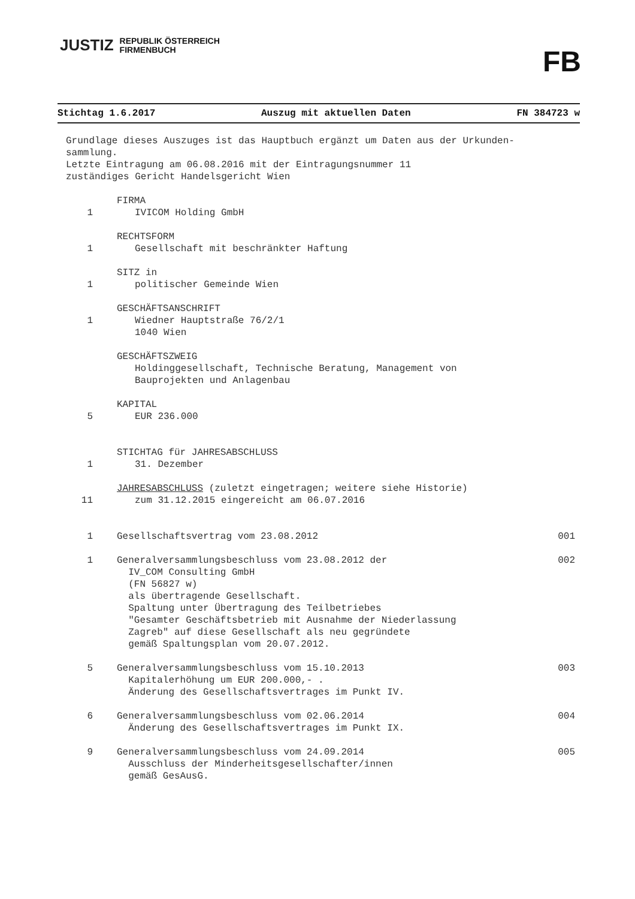JUSTIZ REPUBLIK ÖSTERREICH
FIRMENBUCH
FB
Stichtag 1.6.2017 Auszug mit aktuellen Daten FN 384723 w
Grundlage dieses Auszuges ist das Hauptbuch ergänzt um Daten aus der Urkunden-
sammlung.
Letzte Eintragung am 06.08.2016 mit der Eintragungsnummer 11
zuständiges Gericht Handelsgericht Wien
FIRMA
1 IVICOM Holding GmbH
RECHTSFORM
1 Gesellschaft mit beschränkter Haftung
SITZ in
1 politischer Gemeinde Wien
GESCHÄFTSANSCHRIFT
1 Wiedner Hauptstraße 76/2/1
1040 Wien
GESCHÄFTSZWEIG
Holdinggesellschaft, Technische Beratung, Management von
Bauprojekten und Anlagenbau
KAPITAL
5 EUR 236.000
STICHTAG für JAHRESABSCHLUSS
1 31. Dezember
JAHRESABSCHLUSS (zuletzt eingetragen; weitere siehe Historie)
11 zum 31.12.2015 eingereicht am 06.07.2016
1 Gesellschaftsvertrag vom 23.08.2012 001
1 Generalversammlungsbeschluss vom 23.08.2012 der
IV_COM Consulting GmbH
(FN 56827 w)
als übertragende Gesellschaft.
Spaltung unter Übertragung des Teilbetriebes
"Gesamter Geschäftsbetrieb mit Ausnahme der Niederlassung
Zagreb" auf diese Gesellschaft als neu gegründete
gemäß Spaltungsplan vom 20.07.2012. 002
5 Generalversammlungsbeschluss vom 15.10.2013
Kapitalerhöhung um EUR 200.000,- .
Änderung des Gesellschaftsvertrages im Punkt IV. 003
6 Generalversammlungsbeschluss vom 02.06.2014
Änderung des Gesellschaftsvertrages im Punkt IX. 004
9 Generalversammlungsbeschluss vom 24.09.2014
Ausschluss der Minderheitsgesellschafter/innen
gemäß GesAusG. 005